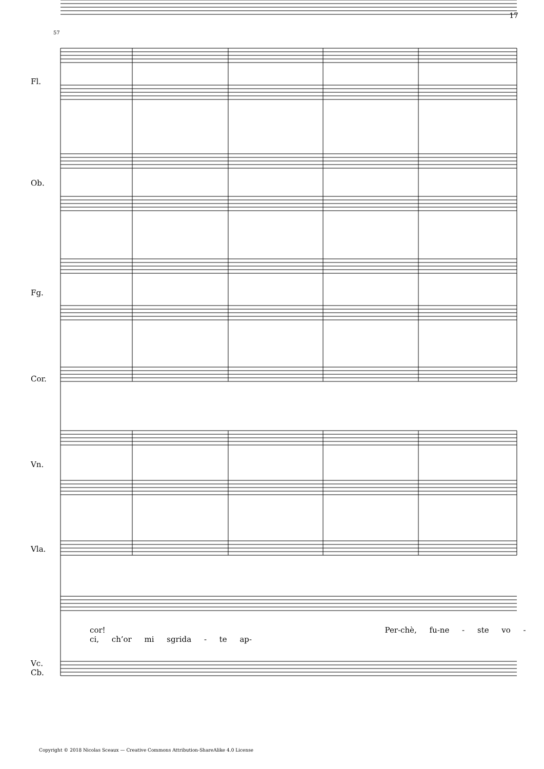17
57
Fl.
Ob.
Fg.
Cor.
Vn.
Vla.
Vc.
Cb.
cor! Per-chè, fu-ne - ste vo - ci, ch’or mi sgrida - te ap-
Copyright © 2018 Nicolas Sceaux — Creative Commons Attribution-ShareAlike 4.0 License